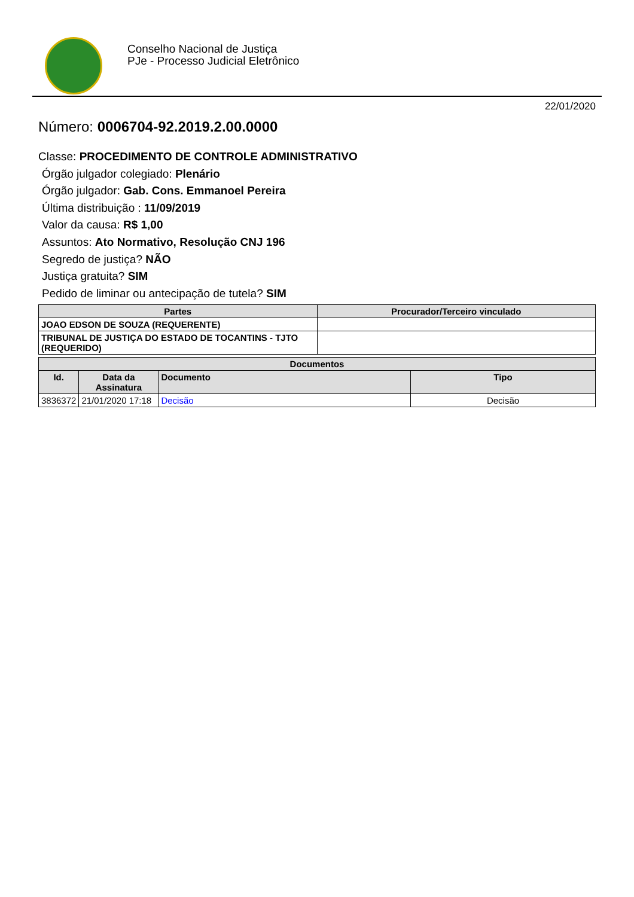Conselho Nacional de Justiça
PJe - Processo Judicial Eletrônico
22/01/2020
Número: 0006704-92.2019.2.00.0000
Classe: PROCEDIMENTO DE CONTROLE ADMINISTRATIVO
Órgão julgador colegiado: Plenário
Órgão julgador: Gab. Cons. Emmanoel Pereira
Última distribuição : 11/09/2019
Valor da causa: R$ 1,00
Assuntos: Ato Normativo, Resolução CNJ 196
Segredo de justiça? NÃO
Justiça gratuita? SIM
Pedido de liminar ou antecipação de tutela? SIM
| Partes | Procurador/Terceiro vinculado |
| --- | --- |
| JOAO EDSON DE SOUZA (REQUERENTE) | |
| TRIBUNAL DE JUSTIÇA DO ESTADO DE TOCANTINS - TJTO (REQUERIDO) | |
| Documentos | | | |
| --- | --- | --- | --- |
| Id. | Data da Assinatura | Documento | Tipo |
| 3836372 | 21/01/2020 17:18 | Decisão | Decisão |